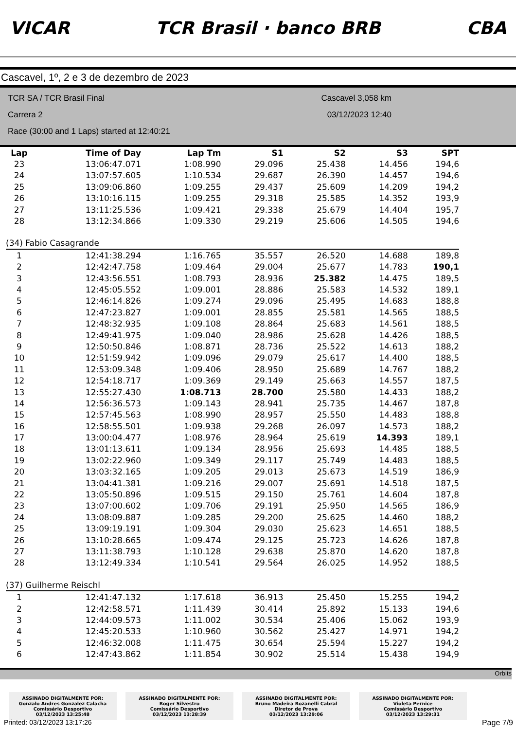VICAR TCR Brasil · banco BRB CBA
Cascavel, 1º, 2 e 3 de dezembro de 2023
TCR SA / TCR Brasil Final
Carrera 2
Race (30:00 and 1 Laps) started at 12:40:21
Cascavel 3,058 km
03/12/2023 12:40
| Lap | Time of Day | Lap Tm | S1 | S2 | S3 | SPT |
| --- | --- | --- | --- | --- | --- | --- |
| 23 | 13:06:47.071 | 1:08.990 | 29.096 | 25.438 | 14.456 | 194,6 |
| 24 | 13:07:57.605 | 1:10.534 | 29.687 | 26.390 | 14.457 | 194,6 |
| 25 | 13:09:06.860 | 1:09.255 | 29.437 | 25.609 | 14.209 | 194,2 |
| 26 | 13:10:16.115 | 1:09.255 | 29.318 | 25.585 | 14.352 | 193,9 |
| 27 | 13:11:25.536 | 1:09.421 | 29.338 | 25.679 | 14.404 | 195,7 |
| 28 | 13:12:34.866 | 1:09.330 | 29.219 | 25.606 | 14.505 | 194,6 |
| (34) Fabio Casagrande | | | | | | |
| 1 | 12:41:38.294 | 1:16.765 | 35.557 | 26.520 | 14.688 | 189,8 |
| 2 | 12:42:47.758 | 1:09.464 | 29.004 | 25.677 | 14.783 | 190,1 |
| 3 | 12:43:56.551 | 1:08.793 | 28.936 | 25.382 | 14.475 | 189,5 |
| 4 | 12:45:05.552 | 1:09.001 | 28.886 | 25.583 | 14.532 | 189,1 |
| 5 | 12:46:14.826 | 1:09.274 | 29.096 | 25.495 | 14.683 | 188,8 |
| 6 | 12:47:23.827 | 1:09.001 | 28.855 | 25.581 | 14.565 | 188,5 |
| 7 | 12:48:32.935 | 1:09.108 | 28.864 | 25.683 | 14.561 | 188,5 |
| 8 | 12:49:41.975 | 1:09.040 | 28.986 | 25.628 | 14.426 | 188,5 |
| 9 | 12:50:50.846 | 1:08.871 | 28.736 | 25.522 | 14.613 | 188,2 |
| 10 | 12:51:59.942 | 1:09.096 | 29.079 | 25.617 | 14.400 | 188,5 |
| 11 | 12:53:09.348 | 1:09.406 | 28.950 | 25.689 | 14.767 | 188,2 |
| 12 | 12:54:18.717 | 1:09.369 | 29.149 | 25.663 | 14.557 | 187,5 |
| 13 | 12:55:27.430 | 1:08.713 | 28.700 | 25.580 | 14.433 | 188,2 |
| 14 | 12:56:36.573 | 1:09.143 | 28.941 | 25.735 | 14.467 | 187,8 |
| 15 | 12:57:45.563 | 1:08.990 | 28.957 | 25.550 | 14.483 | 188,8 |
| 16 | 12:58:55.501 | 1:09.938 | 29.268 | 26.097 | 14.573 | 188,2 |
| 17 | 13:00:04.477 | 1:08.976 | 28.964 | 25.619 | 14.393 | 189,1 |
| 18 | 13:01:13.611 | 1:09.134 | 28.956 | 25.693 | 14.485 | 188,5 |
| 19 | 13:02:22.960 | 1:09.349 | 29.117 | 25.749 | 14.483 | 188,5 |
| 20 | 13:03:32.165 | 1:09.205 | 29.013 | 25.673 | 14.519 | 186,9 |
| 21 | 13:04:41.381 | 1:09.216 | 29.007 | 25.691 | 14.518 | 187,5 |
| 22 | 13:05:50.896 | 1:09.515 | 29.150 | 25.761 | 14.604 | 187,8 |
| 23 | 13:07:00.602 | 1:09.706 | 29.191 | 25.950 | 14.565 | 186,9 |
| 24 | 13:08:09.887 | 1:09.285 | 29.200 | 25.625 | 14.460 | 188,2 |
| 25 | 13:09:19.191 | 1:09.304 | 29.030 | 25.623 | 14.651 | 188,5 |
| 26 | 13:10:28.665 | 1:09.474 | 29.125 | 25.723 | 14.626 | 187,8 |
| 27 | 13:11:38.793 | 1:10.128 | 29.638 | 25.870 | 14.620 | 187,8 |
| 28 | 13:12:49.334 | 1:10.541 | 29.564 | 26.025 | 14.952 | 188,5 |
| (37) Guilherme Reischl | | | | | | |
| 1 | 12:41:47.132 | 1:17.618 | 36.913 | 25.450 | 15.255 | 194,2 |
| 2 | 12:42:58.571 | 1:11.439 | 30.414 | 25.892 | 15.133 | 194,6 |
| 3 | 12:44:09.573 | 1:11.002 | 30.534 | 25.406 | 15.062 | 193,9 |
| 4 | 12:45:20.533 | 1:10.960 | 30.562 | 25.427 | 14.971 | 194,2 |
| 5 | 12:46:32.008 | 1:11.475 | 30.654 | 25.594 | 15.227 | 194,2 |
| 6 | 12:47:43.862 | 1:11.854 | 30.902 | 25.514 | 15.438 | 194,9 |
Orbits
ASSINADO DIGITALMENTE POR:
Gonzalo Andres Gonzalez Calacha
Comissário Desportivo
03/12/2023 13:25:48
ASSINADO DIGITALMENTE POR:
Roger Silvestro
Comissário Desportivo
03/12/2023 13:28:39
ASSINADO DIGITALMENTE POR:
Bruno Madeira Rozanelli Cabral
Diretor de Prova
03/12/2023 13:29:06
ASSINADO DIGITALMENTE POR:
Violeta Pernice
Comissário Desportivo
03/12/2023 13:29:31
Printed: 03/12/2023 13:17:26 Page 7/9